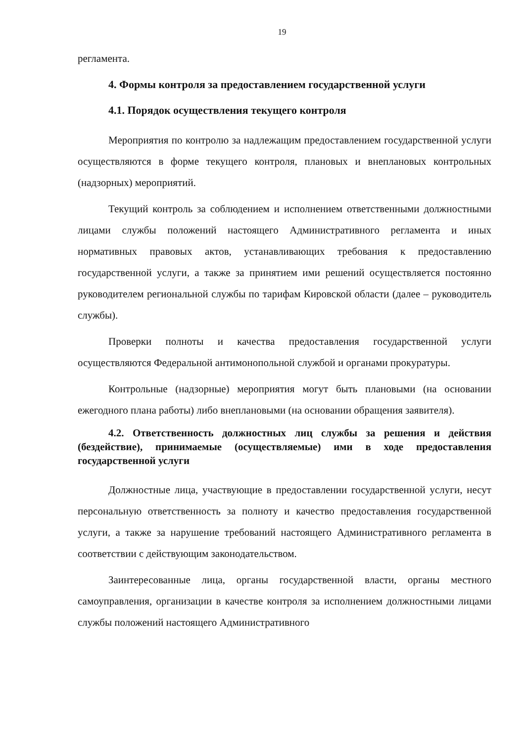19
регламента.
4. Формы контроля за предоставлением государственной услуги
4.1. Порядок осуществления текущего контроля
Мероприятия по контролю за надлежащим предоставлением государственной услуги осуществляются в форме текущего контроля, плановых и внеплановых контрольных (надзорных) мероприятий.
Текущий контроль за соблюдением и исполнением ответственными должностными лицами службы положений настоящего Административного регламента и иных нормативных правовых актов, устанавливающих требования к предоставлению государственной услуги, а также за принятием ими решений осуществляется постоянно руководителем региональной службы по тарифам Кировской области (далее – руководитель службы).
Проверки полноты и качества предоставления государственной услуги осуществляются Федеральной антимонопольной службой и органами прокуратуры.
Контрольные (надзорные) мероприятия могут быть плановыми (на основании ежегодного плана работы) либо внеплановыми (на основании обращения заявителя).
4.2. Ответственность должностных лиц службы за решения и действия (бездействие), принимаемые (осуществляемые) ими в ходе предоставления государственной услуги
Должностные лица, участвующие в предоставлении государственной услуги, несут персональную ответственность за полноту и качество предоставления государственной услуги, а также за нарушение требований настоящего Административного регламента в соответствии с действующим законодательством.
Заинтересованные лица, органы государственной власти, органы местного самоуправления, организации в качестве контроля за исполнением должностными лицами службы положений настоящего Административного